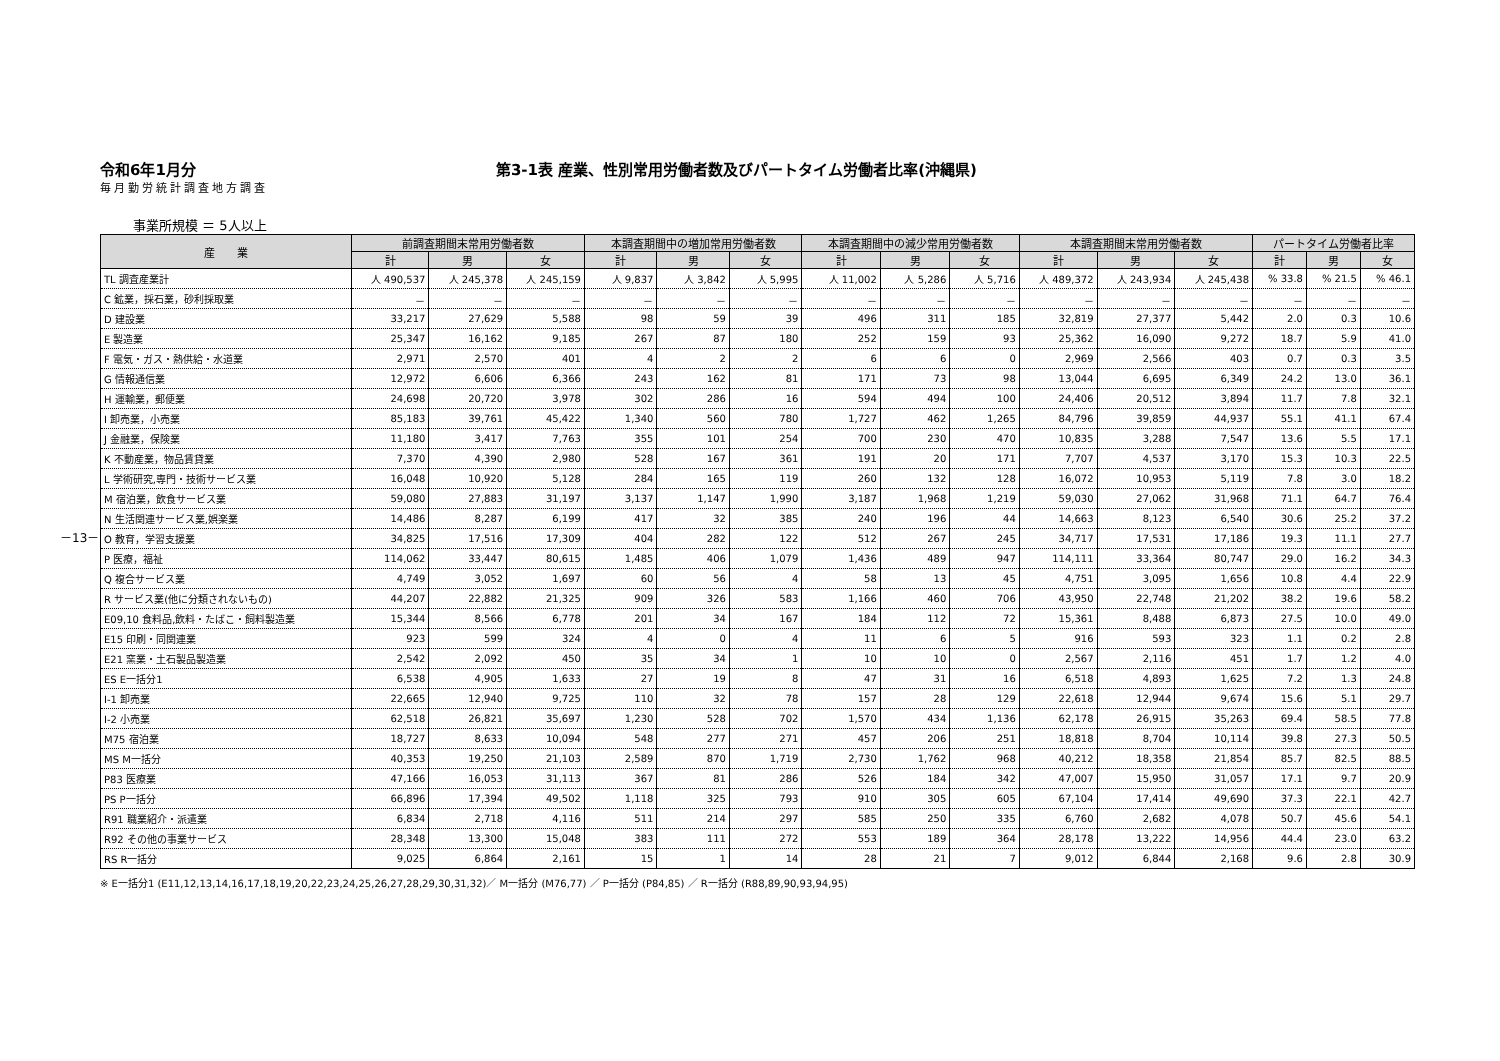－13－
令和6年1月分 第3-1表 産業、性別常用労働者数及びパートタイム労働者比率(沖縄県)
毎月勤労統計調査地方調査
事業所規模 ＝ 5人以上
| 産 業 | 前調査期間末常用労働者数 | | | 本調査期間中の増加常用労働者数 | | | 本調査期間中の減少常用労働者数 | | | 本調査期間末常用労働者数 | | | パートタイム労働者比率 | | |
| --- | --- | --- | --- | --- | --- | --- | --- | --- | --- | --- | --- | --- | --- | --- | --- |
| | 計 | 男 | 女 | 計 | 男 | 女 | 計 | 男 | 女 | 計 | 男 | 女 | 計 | 男 | 女 |
| TL 調査産業計 | 人 490,537 | 人 245,378 | 人 245,159 | 人 9,837 | 人 3,842 | 人 5,995 | 人 11,002 | 人 5,286 | 人 5,716 | 人 489,372 | 人 243,934 | 人 245,438 | % 33.8 | % 21.5 | % 46.1 |
| C 鉱業，採石業，砂利採取業 | － | － | － | － | － | － | － | － | － | － | － | － | － | － | － |
| D 建設業 | 33,217 | 27,629 | 5,588 | 98 | 59 | 39 | 496 | 311 | 185 | 32,819 | 27,377 | 5,442 | 2.0 | 0.3 | 10.6 |
| E 製造業 | 25,347 | 16,162 | 9,185 | 267 | 87 | 180 | 252 | 159 | 93 | 25,362 | 16,090 | 9,272 | 18.7 | 5.9 | 41.0 |
| F 電気・ガス・熱供給・水道業 | 2,971 | 2,570 | 401 | 4 | 2 | 2 | 6 | 6 | 0 | 2,969 | 2,566 | 403 | 0.7 | 0.3 | 3.5 |
| G 情報通信業 | 12,972 | 6,606 | 6,366 | 243 | 162 | 81 | 171 | 73 | 98 | 13,044 | 6,695 | 6,349 | 24.2 | 13.0 | 36.1 |
| H 運輸業，郵便業 | 24,698 | 20,720 | 3,978 | 302 | 286 | 16 | 594 | 494 | 100 | 24,406 | 20,512 | 3,894 | 11.7 | 7.8 | 32.1 |
| I 卸売業，小売業 | 85,183 | 39,761 | 45,422 | 1,340 | 560 | 780 | 1,727 | 462 | 1,265 | 84,796 | 39,859 | 44,937 | 55.1 | 41.1 | 67.4 |
| J 金融業，保険業 | 11,180 | 3,417 | 7,763 | 355 | 101 | 254 | 700 | 230 | 470 | 10,835 | 3,288 | 7,547 | 13.6 | 5.5 | 17.1 |
| K 不動産業，物品賃貸業 | 7,370 | 4,390 | 2,980 | 528 | 167 | 361 | 191 | 20 | 171 | 7,707 | 4,537 | 3,170 | 15.3 | 10.3 | 22.5 |
| L 学術研究,専門・技術サービス業 | 16,048 | 10,920 | 5,128 | 284 | 165 | 119 | 260 | 132 | 128 | 16,072 | 10,953 | 5,119 | 7.8 | 3.0 | 18.2 |
| M 宿泊業，飲食サービス業 | 59,080 | 27,883 | 31,197 | 3,137 | 1,147 | 1,990 | 3,187 | 1,968 | 1,219 | 59,030 | 27,062 | 31,968 | 71.1 | 64.7 | 76.4 |
| N 生活関連サービス業,娯楽業 | 14,486 | 8,287 | 6,199 | 417 | 32 | 385 | 240 | 196 | 44 | 14,663 | 8,123 | 6,540 | 30.6 | 25.2 | 37.2 |
| O 教育，学習支援業 | 34,825 | 17,516 | 17,309 | 404 | 282 | 122 | 512 | 267 | 245 | 34,717 | 17,531 | 17,186 | 19.3 | 11.1 | 27.7 |
| P 医療，福祉 | 114,062 | 33,447 | 80,615 | 1,485 | 406 | 1,079 | 1,436 | 489 | 947 | 114,111 | 33,364 | 80,747 | 29.0 | 16.2 | 34.3 |
| Q 複合サービス業 | 4,749 | 3,052 | 1,697 | 60 | 56 | 4 | 58 | 13 | 45 | 4,751 | 3,095 | 1,656 | 10.8 | 4.4 | 22.9 |
| R サービス業(他に分類されないもの) | 44,207 | 22,882 | 21,325 | 909 | 326 | 583 | 1,166 | 460 | 706 | 43,950 | 22,748 | 21,202 | 38.2 | 19.6 | 58.2 |
| E09,10 食料品,飲料・たばこ・飼料製造業 | 15,344 | 8,566 | 6,778 | 201 | 34 | 167 | 184 | 112 | 72 | 15,361 | 8,488 | 6,873 | 27.5 | 10.0 | 49.0 |
| E15 印刷・同関連業 | 923 | 599 | 324 | 4 | 0 | 4 | 11 | 6 | 5 | 916 | 593 | 323 | 1.1 | 0.2 | 2.8 |
| E21 窯業・土石製品製造業 | 2,542 | 2,092 | 450 | 35 | 34 | 1 | 10 | 10 | 0 | 2,567 | 2,116 | 451 | 1.7 | 1.2 | 4.0 |
| ES E一括分1 | 6,538 | 4,905 | 1,633 | 27 | 19 | 8 | 47 | 31 | 16 | 6,518 | 4,893 | 1,625 | 7.2 | 1.3 | 24.8 |
| I-1 卸売業 | 22,665 | 12,940 | 9,725 | 110 | 32 | 78 | 157 | 28 | 129 | 22,618 | 12,944 | 9,674 | 15.6 | 5.1 | 29.7 |
| I-2 小売業 | 62,518 | 26,821 | 35,697 | 1,230 | 528 | 702 | 1,570 | 434 | 1,136 | 62,178 | 26,915 | 35,263 | 69.4 | 58.5 | 77.8 |
| M75 宿泊業 | 18,727 | 8,633 | 10,094 | 548 | 277 | 271 | 457 | 206 | 251 | 18,818 | 8,704 | 10,114 | 39.8 | 27.3 | 50.5 |
| MS M一括分 | 40,353 | 19,250 | 21,103 | 2,589 | 870 | 1,719 | 2,730 | 1,762 | 968 | 40,212 | 18,358 | 21,854 | 85.7 | 82.5 | 88.5 |
| P83 医療業 | 47,166 | 16,053 | 31,113 | 367 | 81 | 286 | 526 | 184 | 342 | 47,007 | 15,950 | 31,057 | 17.1 | 9.7 | 20.9 |
| PS P一括分 | 66,896 | 17,394 | 49,502 | 1,118 | 325 | 793 | 910 | 305 | 605 | 67,104 | 17,414 | 49,690 | 37.3 | 22.1 | 42.7 |
| R91 職業紹介・派遣業 | 6,834 | 2,718 | 4,116 | 511 | 214 | 297 | 585 | 250 | 335 | 6,760 | 2,682 | 4,078 | 50.7 | 45.6 | 54.1 |
| R92 その他の事業サービス | 28,348 | 13,300 | 15,048 | 383 | 111 | 272 | 553 | 189 | 364 | 28,178 | 13,222 | 14,956 | 44.4 | 23.0 | 63.2 |
| RS R一括分 | 9,025 | 6,864 | 2,161 | 15 | 1 | 14 | 28 | 21 | 7 | 9,012 | 6,844 | 2,168 | 9.6 | 2.8 | 30.9 |
※ E一括分1 (E11,12,13,14,16,17,18,19,20,22,23,24,25,26,27,28,29,30,31,32)／ M一括分 (M76,77) ／ P一括分 (P84,85) ／ R一括分 (R88,89,90,93,94,95)